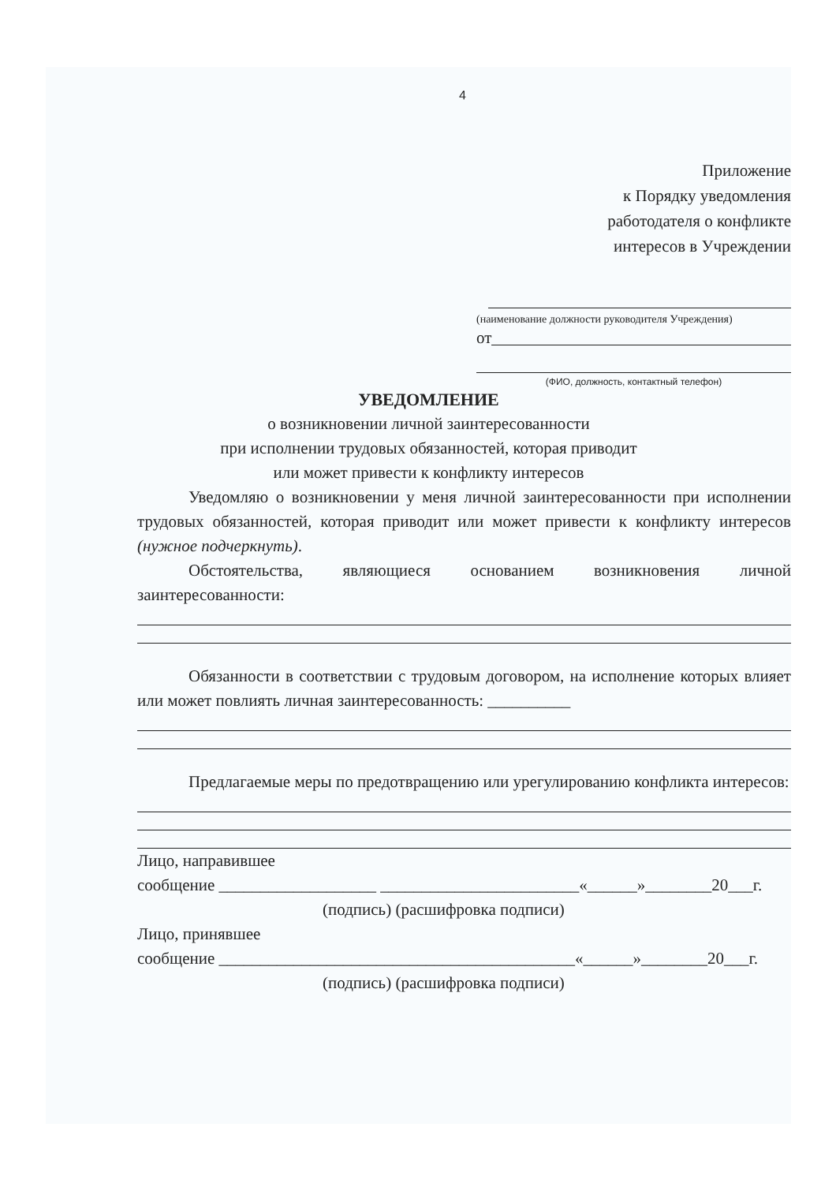4
Приложение
к Порядку уведомления
работодателя о конфликте
интересов в Учреждении
(наименование должности руководителя Учреждения)
от
(ФИО, должность, контактный телефон)
УВЕДОМЛЕНИЕ
о возникновении личной заинтересованности
при исполнении трудовых обязанностей, которая приводит
или может привести к конфликту интересов
Уведомляю о возникновении у меня личной заинтересованности при исполнении трудовых обязанностей, которая приводит или может привести к конфликту интересов (нужное подчеркнуть).
Обстоятельства, являющиеся основанием возникновения личной заинтересованности:
Обязанности в соответствии с трудовым договором, на исполнение которых влияет или может повлиять личная заинтересованность: __________
Предлагаемые меры по предотвращению или урегулированию конфликта интересов:
Лицо, направившее
сообщение ___________________ ________________________«______»________20___г.
(подпись) (расшифровка подписи)
Лицо, принявшее
сообщение ___________________________________________«______»________20___г.
(подпись) (расшифровка подписи)